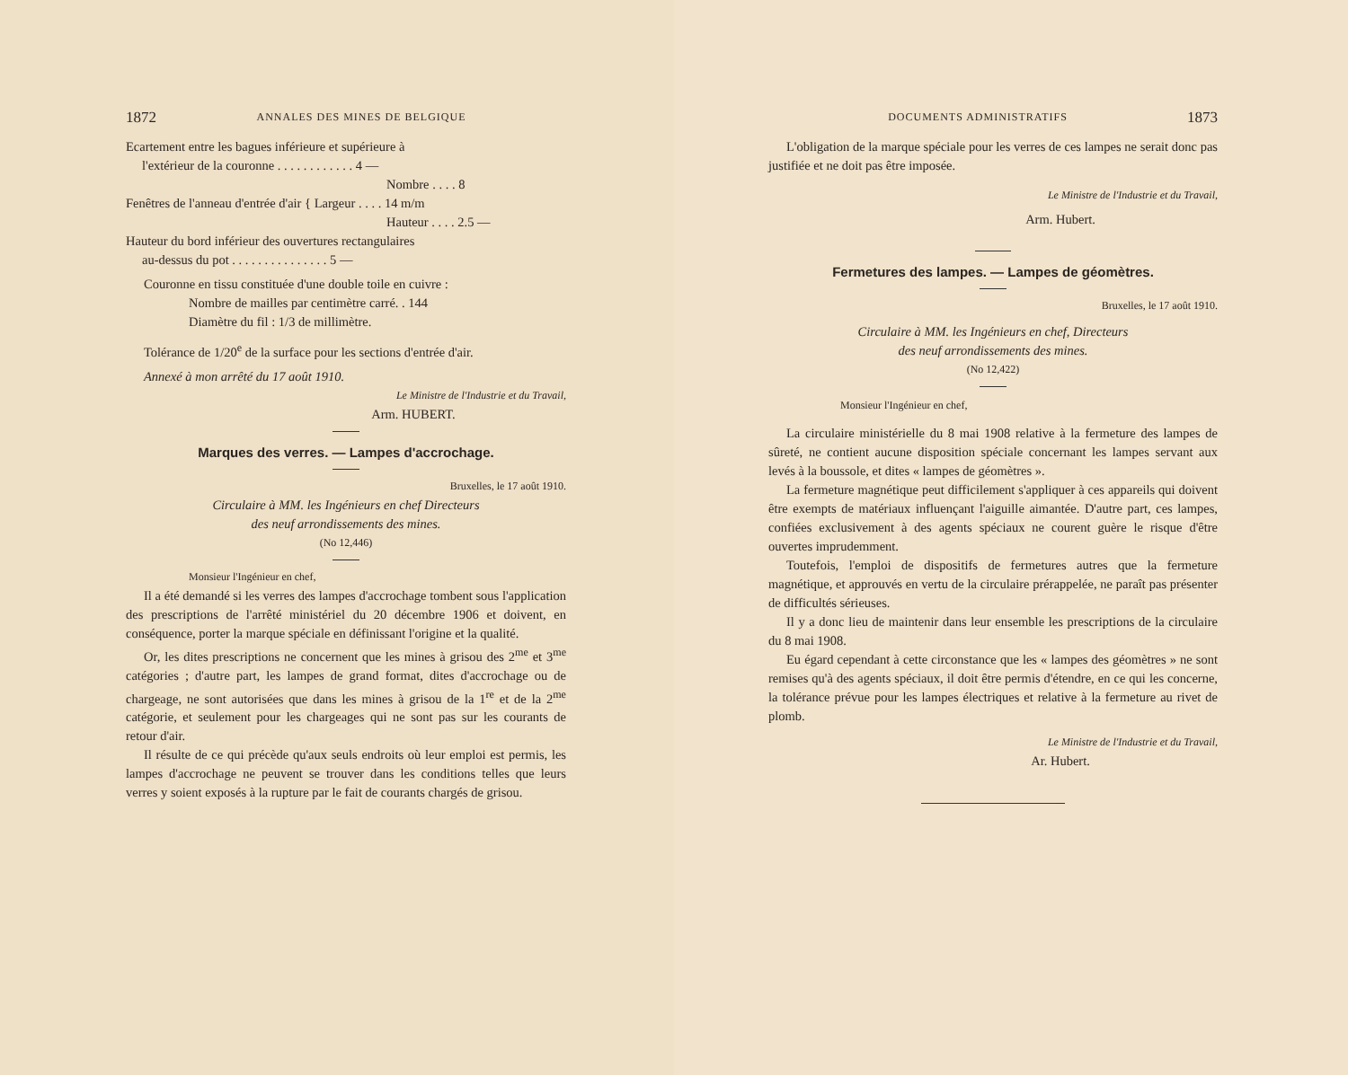1872 ANNALES DES MINES DE BELGIQUE
Ecartement entre les bagues inférieure et supérieure à
l'extérieur de la couronne . . . . . . . . . . . . 4 —
Nombre . . . . 8
Fenêtres de l'anneau d'entrée d'air { Largeur . . . . 14 m/m
Hauteur . . . . 2.5 —
Hauteur du bord inférieur des ouvertures rectangulaires
au-dessus du pot . . . . . . . . . . . . . . . 5 —
Couronne en tissu constituée d'une double toile en cuivre :
Nombre de mailles par centimètre carré. . 144
Diamètre du fil : 1/3 de millimètre.
Tolérance de 1/20<sup>e</sup> de la surface pour les sections d'entrée d'air.
Annexé à mon arrêté du 17 août 1910.
Le Ministre de l'Industrie et du Travail,
Arm. HUBERT.
Marques des verres. — Lampes d'accrochage.
Bruxelles, le 17 août 1910.
Circulaire à MM. les Ingénieurs en chef Directeurs
des neuf arrondissements des mines.
(No 12,446)
Monsieur l'Ingénieur en chef,
Il a été demandé si les verres des lampes d'accrochage tombent sous l'application des prescriptions de l'arrêté ministériel du 20 décembre 1906 et doivent, en conséquence, porter la marque spéciale en définissant l'origine et la qualité.
Or, les dites prescriptions ne concernent que les mines à grisou des 2<sup>me</sup> et 3<sup>me</sup> catégories ; d'autre part, les lampes de grand format, dites d'accrochage ou de chargeage, ne sont autorisées que dans les mines à grisou de la 1<sup>re</sup> et de la 2<sup>me</sup> catégorie, et seulement pour les chargeages qui ne sont pas sur les courants de retour d'air.
Il résulte de ce qui précède qu'aux seuls endroits où leur emploi est permis, les lampes d'accrochage ne peuvent se trouver dans les conditions telles que leurs verres y soient exposés à la rupture par le fait de courants chargés de grisou.
DOCUMENTS ADMINISTRATIFS 1873
L'obligation de la marque spéciale pour les verres de ces lampes ne serait donc pas justifiée et ne doit pas être imposée.
Le Ministre de l'Industrie et du Travail,
Arm. Hubert.
Fermetures des lampes. — Lampes de géomètres.
Bruxelles, le 17 août 1910.
Circulaire à MM. les Ingénieurs en chef, Directeurs
des neuf arrondissements des mines.
(No 12,422)
Monsieur l'Ingénieur en chef,
La circulaire ministérielle du 8 mai 1908 relative à la fermeture des lampes de sûreté, ne contient aucune disposition spéciale concernant les lampes servant aux levés à la boussole, et dites « lampes de géomètres ».
La fermeture magnétique peut difficilement s'appliquer à ces appareils qui doivent être exempts de matériaux influençant l'aiguille aimantée. D'autre part, ces lampes, confiées exclusivement à des agents spéciaux ne courent guère le risque d'être ouvertes imprudemment.
Toutefois, l'emploi de dispositifs de fermetures autres que la fermeture magnétique, et approuvés en vertu de la circulaire prérappelée, ne paraît pas présenter de difficultés sérieuses.
Il y a donc lieu de maintenir dans leur ensemble les prescriptions de la circulaire du 8 mai 1908.
Eu égard cependant à cette circonstance que les « lampes des géomètres » ne sont remises qu'à des agents spéciaux, il doit être permis d'étendre, en ce qui les concerne, la tolérance prévue pour les lampes électriques et relative à la fermeture au rivet de plomb.
Le Ministre de l'Industrie et du Travail,
Ar. Hubert.